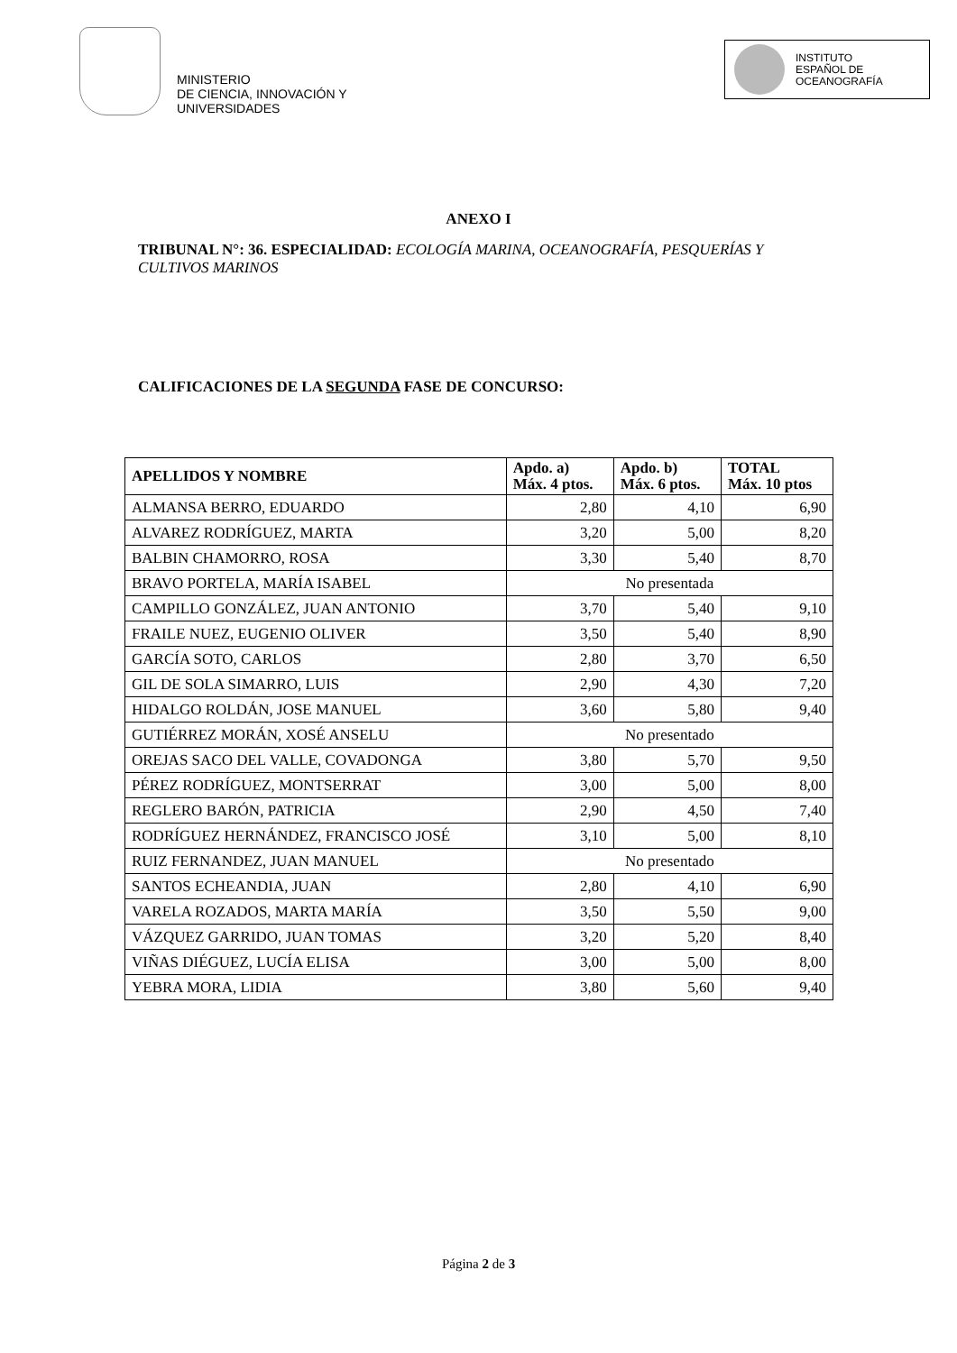MINISTERIO
DE CIENCIA, INNOVACIÓN Y
UNIVERSIDADES
INSTITUTO
ESPAÑOL DE
OCEANOGRAFÍA
ANEXO I
TRIBUNAL N°: 36. ESPECIALIDAD: ECOLOGÍA MARINA, OCEANOGRAFÍA, PESQUERÍAS Y CULTIVOS MARINOS
CALIFICACIONES DE LA SEGUNDA FASE DE CONCURSO:
| APELLIDOS Y NOMBRE | Apdo. a) Máx. 4 ptos. | Apdo. b) Máx. 6 ptos. | TOTAL Máx. 10 ptos |
| --- | --- | --- | --- |
| ALMANSA BERRO, EDUARDO | 2,80 | 4,10 | 6,90 |
| ALVAREZ RODRÍGUEZ, MARTA | 3,20 | 5,00 | 8,20 |
| BALBIN CHAMORRO, ROSA | 3,30 | 5,40 | 8,70 |
| BRAVO PORTELA, MARÍA ISABEL | No presentada | | |
| CAMPILLO GONZÁLEZ, JUAN ANTONIO | 3,70 | 5,40 | 9,10 |
| FRAILE NUEZ, EUGENIO OLIVER | 3,50 | 5,40 | 8,90 |
| GARCÍA SOTO, CARLOS | 2,80 | 3,70 | 6,50 |
| GIL DE SOLA SIMARRO, LUIS | 2,90 | 4,30 | 7,20 |
| HIDALGO ROLDÁN, JOSE MANUEL | 3,60 | 5,80 | 9,40 |
| GUTIÉRREZ MORÁN, XOSÉ ANSELU | No presentado | | |
| OREJAS SACO DEL VALLE, COVADONGA | 3,80 | 5,70 | 9,50 |
| PÉREZ RODRÍGUEZ, MONTSERRAT | 3,00 | 5,00 | 8,00 |
| REGLERO BARÓN, PATRICIA | 2,90 | 4,50 | 7,40 |
| RODRÍGUEZ HERNÁNDEZ, FRANCISCO JOSÉ | 3,10 | 5,00 | 8,10 |
| RUIZ FERNANDEZ, JUAN MANUEL | No presentado | | |
| SANTOS ECHEANDIA, JUAN | 2,80 | 4,10 | 6,90 |
| VARELA ROZADOS, MARTA MARÍA | 3,50 | 5,50 | 9,00 |
| VÁZQUEZ GARRIDO, JUAN TOMAS | 3,20 | 5,20 | 8,40 |
| VIÑAS DIÉGUEZ, LUCÍA ELISA | 3,00 | 5,00 | 8,00 |
| YEBRA MORA, LIDIA | 3,80 | 5,60 | 9,40 |
Página 2 de 3